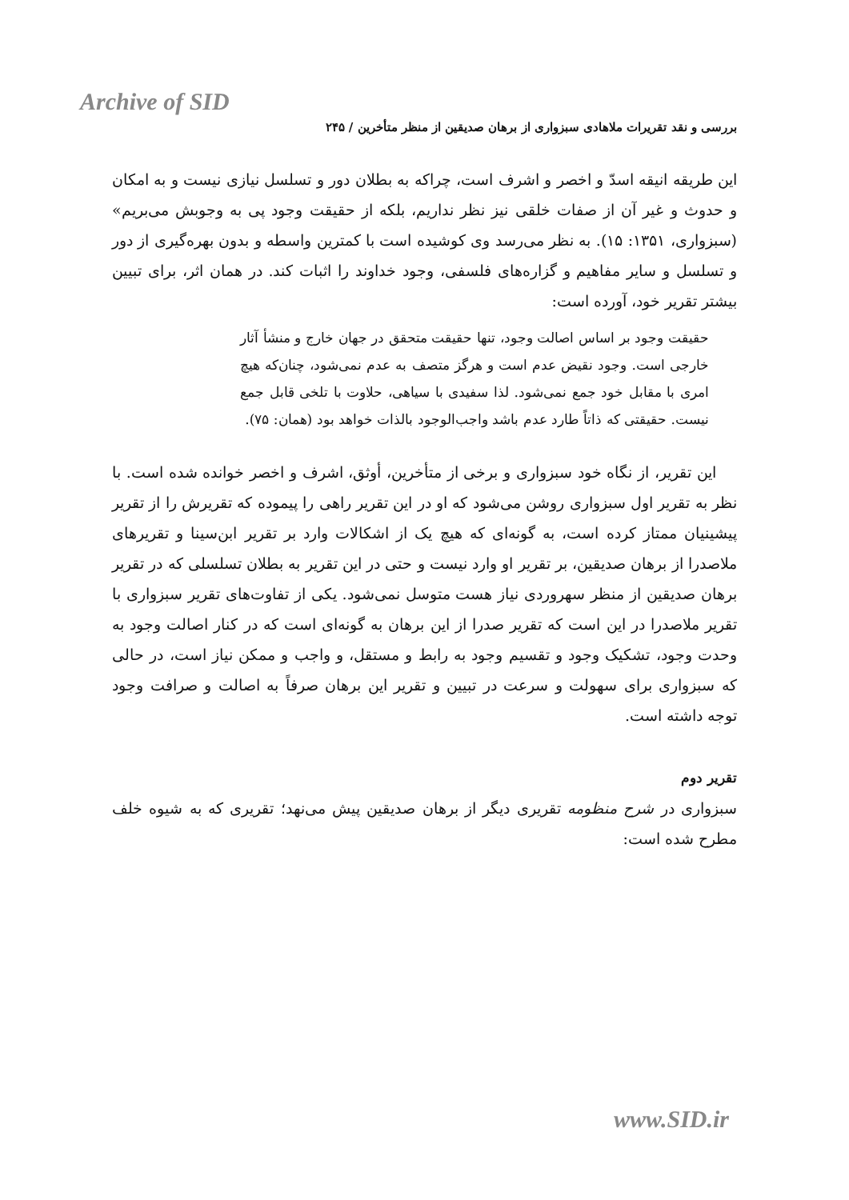Archive of SID
بررسی و نقد تقریرات ملاهادی سبزواری از برهان صدیقین از منظر متأخرین / ۲۴۵
این طریقه انیقه اسدّ و اخصر و اشرف است، چراکه به بطلان دور و تسلسل نیازی نیست و به امکان و حدوث و غیر آن از صفات خلقی نیز نظر نداریم، بلکه از حقیقت وجود پی به وجوبش می‌بریم» (سبزواری، ۱۳۵۱: ۱۵). به نظر می‌رسد وی کوشیده است با کمترین واسطه و بدون بهره‌گیری از دور و تسلسل و سایر مفاهیم و گزاره‌های فلسفی، وجود خداوند را اثبات کند. در همان اثر، برای تبیین بیشتر تقریر خود، آورده است:
حقیقت وجود بر اساس اصالت وجود، تنها حقیقت متحقق در جهان خارج و منشأ آثار خارجی است. وجود نقیض عدم است و هرگز متصف به عدم نمی‌شود، چنان‌که هیچ امری با مقابل خود جمع نمی‌شود. لذا سفیدی با سیاهی، حلاوت با تلخی قابل جمع نیست. حقیقتی که ذاتاً طارد عدم باشد واجب‌الوجود بالذات خواهد بود (همان: ۷۵).
این تقریر، از نگاه خود سبزواری و برخی از متأخرین، أوثق، اشرف و اخصر خوانده شده است. با نظر به تقریر اول سبزواری روشن می‌شود که او در این تقریر راهی را پیموده که تقریرش را از تقریر پیشینیان ممتاز کرده است، به گونه‌ای که هیچ یک از اشکالات وارد بر تقریر ابن‌سینا و تقریرهای ملاصدرا از برهان صدیقین، بر تقریر او وارد نیست و حتی در این تقریر به بطلان تسلسلی که در تقریر برهان صدیقین از منظر سهروردی نیاز هست متوسل نمی‌شود. یکی از تفاوت‌های تقریر سبزواری با تقریر ملاصدرا در این است که تقریر صدرا از این برهان به گونه‌ای است که در کنار اصالت وجود به وحدت وجود، تشکیک وجود و تقسیم وجود به رابط و مستقل، و واجب و ممکن نیاز است، در حالی که سبزواری برای سهولت و سرعت در تبیین و تقریر این برهان صرفاً به اصالت و صرافت وجود توجه داشته است.
تقریر دوم
سبزواری در شرح منظومه تقریری دیگر از برهان صدیقین پیش می‌نهد؛ تقریری که به شیوه خلف مطرح شده است:
www.SID.ir